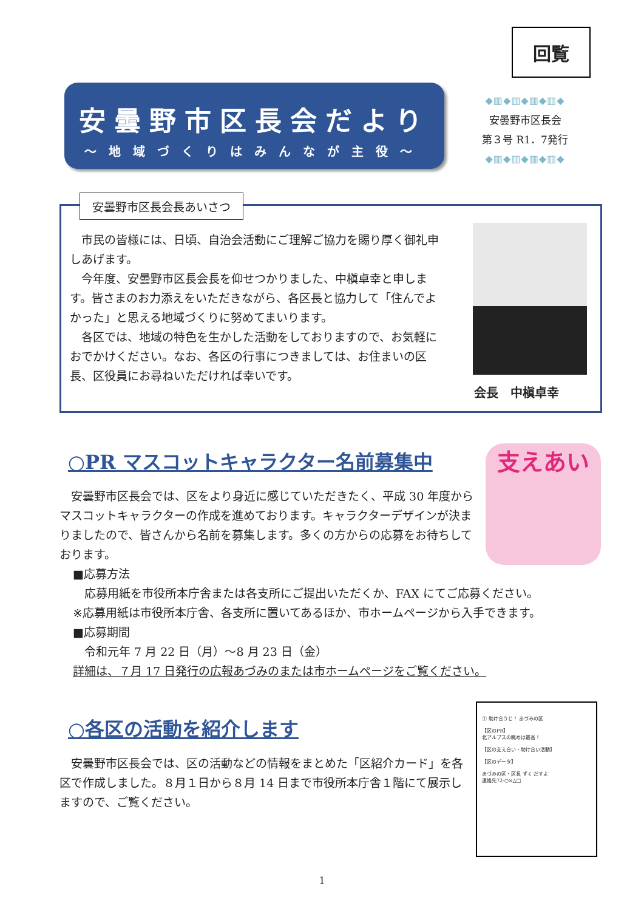回覧
安曇野市区長会だより
～地域づくりはみんなが主役～
◆▥◆▥◆▥◆▥◆
安曇野市区長会
第３号 R1．7発行
◆▥◆▥◆▥◆▥◆
安曇野市区長会長あいさつ
　市民の皆様には、日頃、自治会活動にご理解ご協力を賜り厚く御礼申しあげます。
　今年度、安曇野市区長会長を仰せつかりました、中槇卓幸と申します。皆さまのお力添えをいただきながら、各区長と協力して「住んでよかった」と思える地域づくりに努めてまいります。
　各区では、地域の特色を生かした活動をしておりますので、お気軽におでかけください。なお、各区の行事につきましては、お住まいの区長、区役員にお尋ねいただければ幸いです。
会長　中槇卓幸
○PR マスコットキャラクター名前募集中
　安曇野市区長会では、区をより身近に感じていただきたく、平成 30 年度からマスコットキャラクターの作成を進めております。キャラクターデザインが決まりましたので、皆さんから名前を募集します。多くの方からの応募をお待ちしております。
■応募方法
　応募用紙を市役所本庁舎または各支所にご提出いただくか、FAX にてご応募ください。
※応募用紙は市役所本庁舎、各支所に置いてあるほか、市ホームページから入手できます。
■応募期間
　令和元年 7 月 22 日（月）～8 月 23 日（金）
詳細は、７月 17 日発行の広報あづみのまたは市ホームページをご覧ください。
支えあい
○各区の活動を紹介します
　安曇野市区長会では、区の活動などの情報をまとめた「区紹介カード」を各区で作成しました。８月１日から８月 14 日まで市役所本庁舎１階にて展示しますので、ご覧ください。
① 助け合うじ！ あづみの区
【区のPR】
北アルプスの眺めは最高！
【区の支え合い・助け合い活動】
【区のデータ】
あづみの区・区長 ずく だすよ
連絡先72-○×△□
1